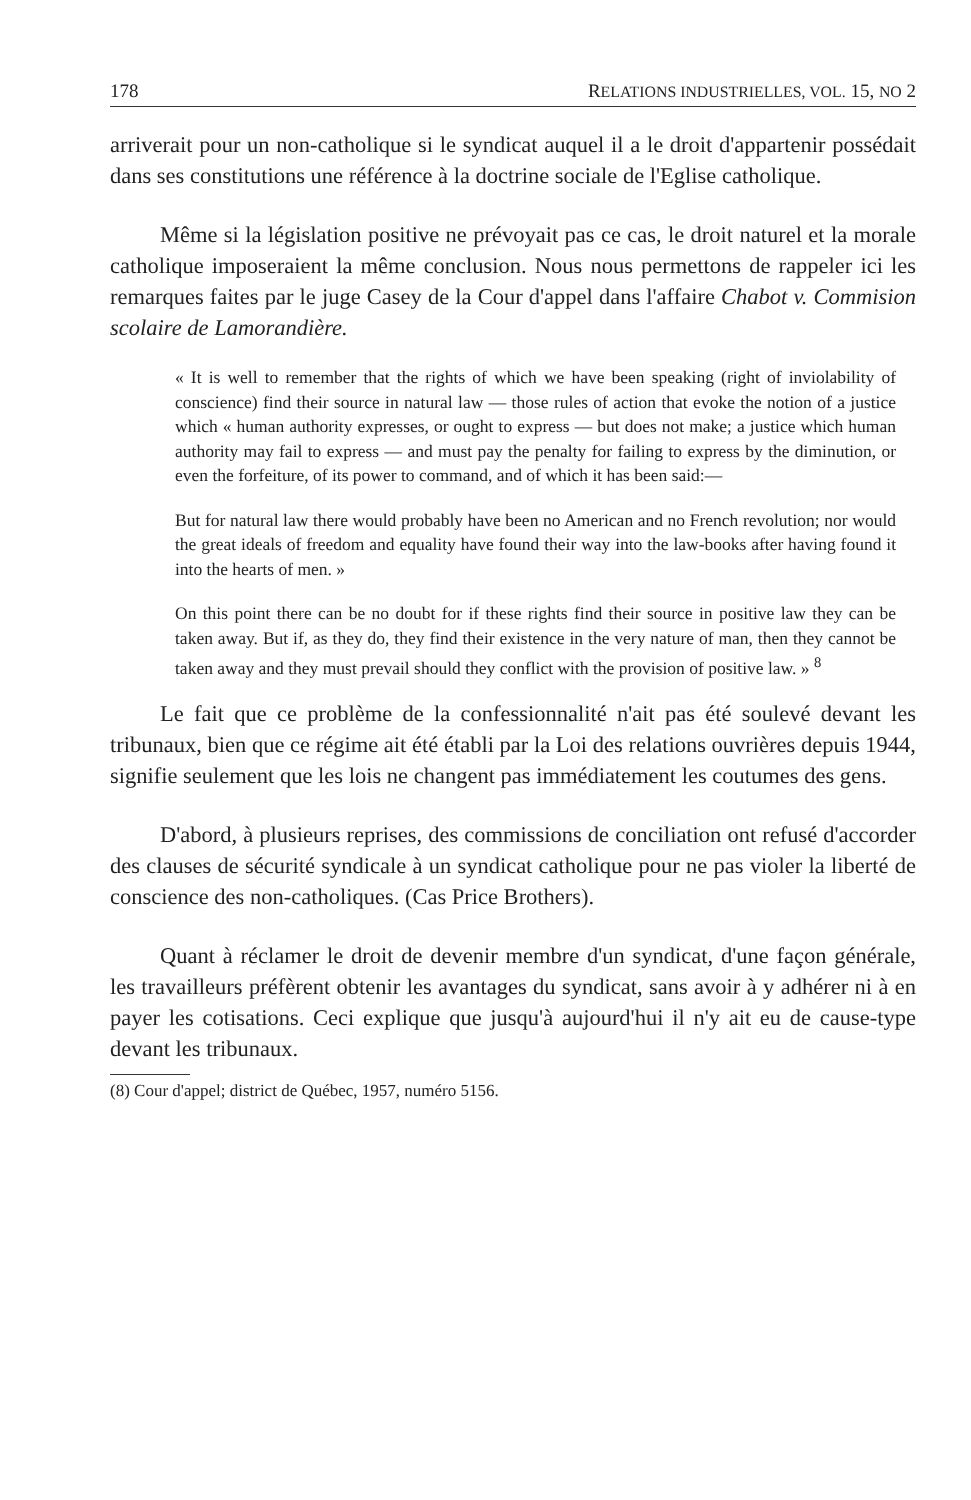178 RELATIONS INDUSTRIELLES, VOL. 15, NO 2
arriverait pour un non-catholique si le syndicat auquel il a le droit d'appartenir possédait dans ses constitutions une référence à la doctrine sociale de l'Eglise catholique.
Même si la législation positive ne prévoyait pas ce cas, le droit naturel et la morale catholique imposeraient la même conclusion. Nous nous permettons de rappeler ici les remarques faites par le juge Casey de la Cour d'appel dans l'affaire Chabot v. Commision scolaire de Lamorandière.
« It is well to remember that the rights of which we have been speaking (right of inviolability of conscience) find their source in natural law — those rules of action that evoke the notion of a justice which « human authority expresses, or ought to express — but does not make; a justice which human authority may fail to express — and must pay the penalty for failing to express by the diminution, or even the forfeiture, of its power to command, and of which it has been said:—
But for natural law there would probably have been no American and no French revolution; nor would the great ideals of freedom and equality have found their way into the law-books after having found it into the hearts of men. »
On this point there can be no doubt for if these rights find their source in positive law they can be taken away. But if, as they do, they find their existence in the very nature of man, then they cannot be taken away and they must prevail should they conflict with the provision of positive law. » <sup>8</sup>
Le fait que ce problème de la confessionnalité n'ait pas été soulevé devant les tribunaux, bien que ce régime ait été établi par la Loi des relations ouvrières depuis 1944, signifie seulement que les lois ne changent pas immédiatement les coutumes des gens.
D'abord, à plusieurs reprises, des commissions de conciliation ont refusé d'accorder des clauses de sécurité syndicale à un syndicat catholique pour ne pas violer la liberté de conscience des non-catholiques. (Cas Price Brothers).
Quant à réclamer le droit de devenir membre d'un syndicat, d'une façon générale, les travailleurs préfèrent obtenir les avantages du syndicat, sans avoir à y adhérer ni à en payer les cotisations. Ceci explique que jusqu'à aujourd'hui il n'y ait eu de cause-type devant les tribunaux.
(8) Cour d'appel; district de Québec, 1957, numéro 5156.